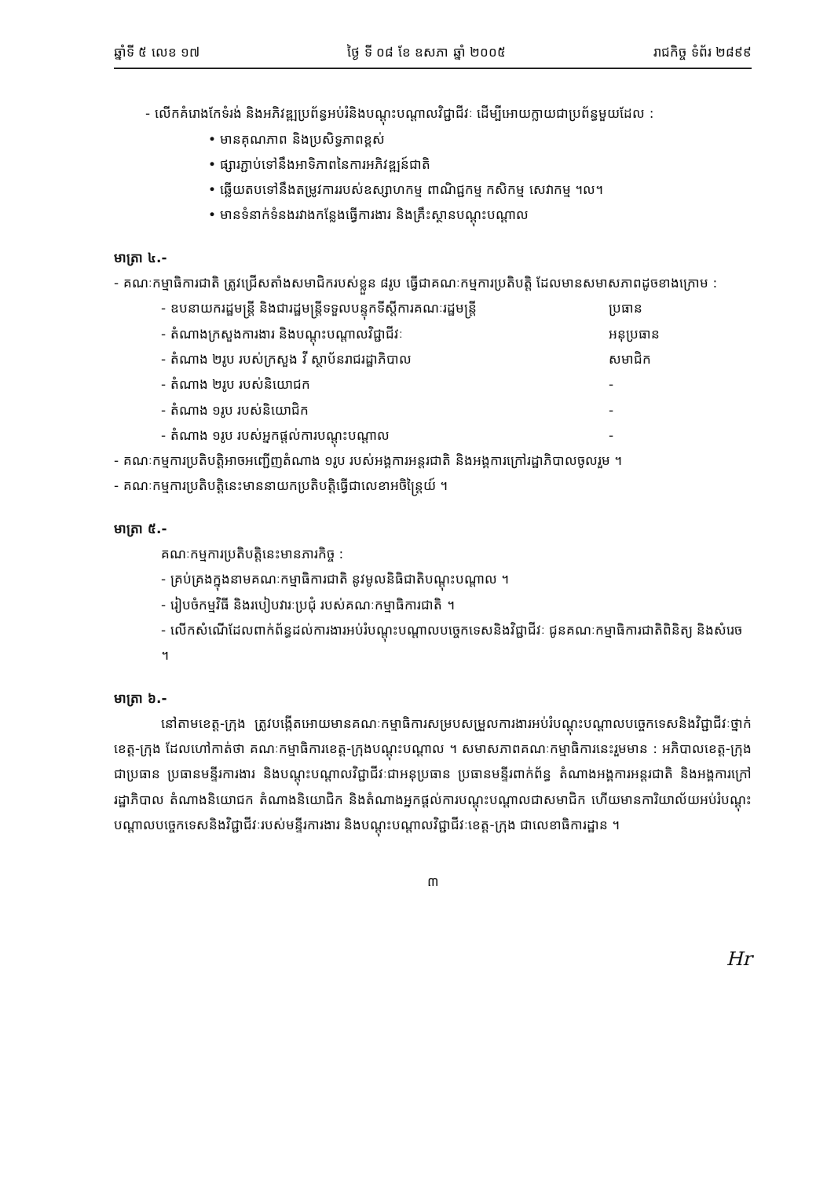ឆ្នាំទី ៥ លេខ ១៧ ថ្ងៃ ទី ០៨ ខែ ឧសភា ឆ្នាំ ២០០៥ រាជកិច្ច ទំព័រ ២៨៩៩
- លើកគំរោងកែទំរង់ និងអភិវឌ្ឍប្រព័ន្ធអប់រំនិងបណ្តុះបណ្តាលវិជ្ជាជីវៈ ដើម្បីអោយក្លាយជាប្រព័ន្ធមួយដែល :
• មានគុណភាព និងប្រសិទ្ធភាពខ្ពស់
• ផ្សារភ្ជាប់ទៅនឹងអាទិភាពនៃការអភិវឌ្ឍន៍ជាតិ
• ឆ្លើយតបទៅនឹងតម្រូវការរបស់ឧស្សាហកម្ម ពាណិជ្ជកម្ម កសិកម្ម សេវាកម្ម ។ល។
• មានទំនាក់ទំនងរវាងកន្លែងធ្វើការងារ និងគ្រឹះស្ថានបណ្តុះបណ្តាល
មាត្រា ៤.-
- គណៈកម្មាធិការជាតិ ត្រូវជ្រើសតាំងសមាជិករបស់ខ្លួន ៨រូប ធ្វើជាគណៈកម្មការប្រតិបត្តិ ដែលមានសមាសភាពដូចខាងក្រោម :
- ឧបនាយករដ្ឋមន្ត្រី និងជារដ្ឋមន្ត្រីទទួលបន្ទុកទីស្តីការគណៈរដ្ឋមន្ត្រី ប្រធាន
- តំណាងក្រសួងការងារ និងបណ្តុះបណ្តាលវិជ្ជាជីវៈ អនុប្រធាន
- តំណាង ២រូប របស់ក្រសួង វី ស្ថាប័នរាជរដ្ឋាភិបាល សមាជិក
- តំណាង ២រូប របស់និយោជក -
- តំណាង ១រូប របស់និយោជិក -
- តំណាង ១រូប របស់អ្នកផ្តល់ការបណ្តុះបណ្តាល -
- គណៈកម្មការប្រតិបត្តិអាចអញ្ជើញតំណាង ១រូប របស់អង្គការអន្តរជាតិ និងអង្គការក្រៅរដ្ឋាភិបាលចូលរួម ។
- គណៈកម្មការប្រតិបត្តិនេះមាននាយកប្រតិបត្តិធ្វើជាលេខាអចិន្ត្រៃយ៍ ។
មាត្រា ៥.-
គណៈកម្មការប្រតិបត្តិនេះមានភារកិច្ច :
- គ្រប់គ្រងក្នុងនាមគណៈកម្មាធិការជាតិ នូវមូលនិធិជាតិបណ្តុះបណ្តាល ។
- រៀបចំកម្មវិធី និងរបៀបវារៈប្រជុំ របស់គណៈកម្មាធិការជាតិ ។
- លើកសំណើដែលពាក់ព័ន្ធដល់ការងារអប់រំបណ្តុះបណ្តាលបច្ចេកទេសនិងវិជ្ជាជីវៈ ជូនគណៈកម្មាធិការជាតិពិនិត្យ និងសំរេច ។
មាត្រា ៦.-
នៅតាមខេត្ត-ក្រុង ត្រូវបង្កើតអោយមានគណៈកម្មាធិការសម្របសម្រួលការងារអប់រំបណ្តុះបណ្តាលបច្ចេកទេសនិងវិជ្ជាជីវៈថ្នាក់ខេត្ត-ក្រុង ដែលហៅកាត់ថា គណៈកម្មាធិការខេត្ត-ក្រុងបណ្តុះបណ្តាល ។ សមាសភាពគណៈកម្មាធិការនេះរួមមាន : អភិបាលខេត្ត-ក្រុងជាប្រធាន ប្រធានមន្ទីរការងារ និងបណ្តុះបណ្តាលវិជ្ជាជីវៈជាអនុប្រធាន ប្រធានមន្ទីរពាក់ព័ន្ធ តំណាងអង្គការអន្តរជាតិ និងអង្គការក្រៅរដ្ឋាភិបាល តំណាងនិយោជក តំណាងនិយោជិក និងតំណាងអ្នកផ្តល់ការបណ្តុះបណ្តាលជាសមាជិក ហើយមានការិយាល័យអប់រំបណ្តុះបណ្តាលបច្ចេកទេសនិងវិជ្ជាជីវៈរបស់មន្ទីរការងារ និងបណ្តុះបណ្តាលវិជ្ជាជីវៈខេត្ត-ក្រុង ជាលេខាធិការដ្ឋាន ។
៣
Hr